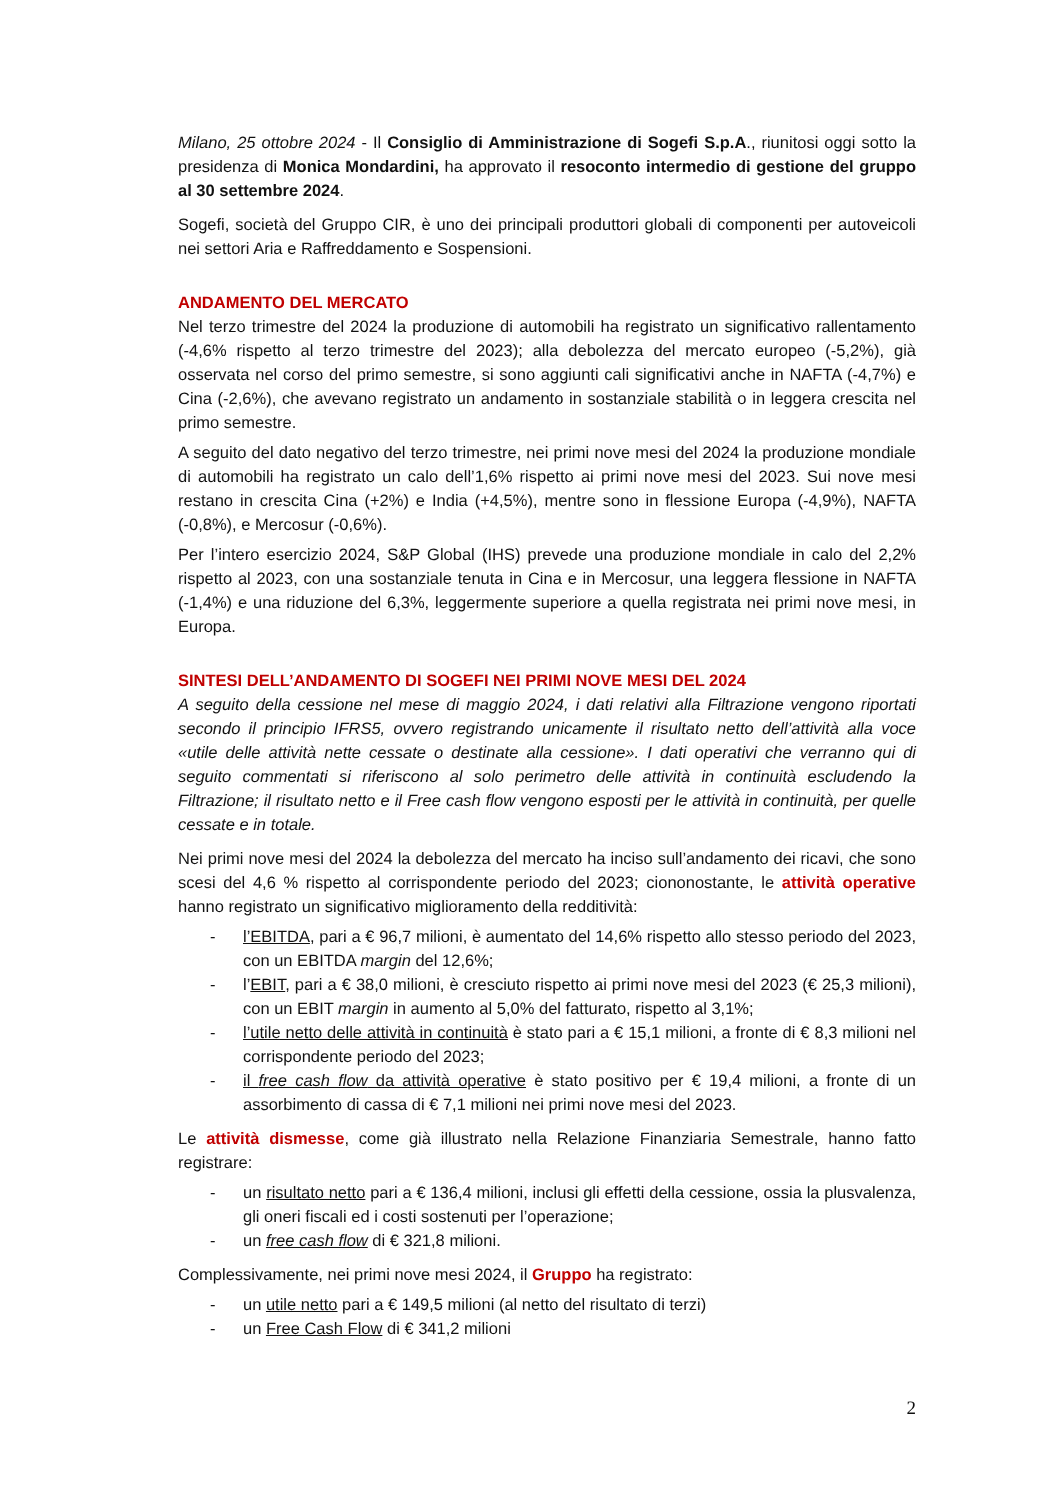Milano, 25 ottobre 2024 - Il Consiglio di Amministrazione di Sogefi S.p.A., riunitosi oggi sotto la presidenza di Monica Mondardini, ha approvato il resoconto intermedio di gestione del gruppo al 30 settembre 2024.
Sogefi, società del Gruppo CIR, è uno dei principali produttori globali di componenti per autoveicoli nei settori Aria e Raffreddamento e Sospensioni.
ANDAMENTO DEL MERCATO
Nel terzo trimestre del 2024 la produzione di automobili ha registrato un significativo rallentamento (-4,6% rispetto al terzo trimestre del 2023); alla debolezza del mercato europeo (-5,2%), già osservata nel corso del primo semestre, si sono aggiunti cali significativi anche in NAFTA (-4,7%) e Cina (-2,6%), che avevano registrato un andamento in sostanziale stabilità o in leggera crescita nel primo semestre.
A seguito del dato negativo del terzo trimestre, nei primi nove mesi del 2024 la produzione mondiale di automobili ha registrato un calo dell’1,6% rispetto ai primi nove mesi del 2023. Sui nove mesi restano in crescita Cina (+2%) e India (+4,5%), mentre sono in flessione Europa (-4,9%), NAFTA (-0,8%), e Mercosur (-0,6%).
Per l’intero esercizio 2024, S&P Global (IHS) prevede una produzione mondiale in calo del 2,2% rispetto al 2023, con una sostanziale tenuta in Cina e in Mercosur, una leggera flessione in NAFTA (-1,4%) e una riduzione del 6,3%, leggermente superiore a quella registrata nei primi nove mesi, in Europa.
SINTESI DELL’ANDAMENTO DI SOGEFI NEI PRIMI NOVE MESI DEL 2024
A seguito della cessione nel mese di maggio 2024, i dati relativi alla Filtrazione vengono riportati secondo il principio IFRS5, ovvero registrando unicamente il risultato netto dell’attività alla voce «utile delle attività nette cessate o destinate alla cessione». I dati operativi che verranno qui di seguito commentati si riferiscono al solo perimetro delle attività in continuità escludendo la Filtrazione; il risultato netto e il Free cash flow vengono esposti per le attività in continuità, per quelle cessate e in totale.
Nei primi nove mesi del 2024 la debolezza del mercato ha inciso sull’andamento dei ricavi, che sono scesi del 4,6 % rispetto al corrispondente periodo del 2023; ciononostante, le attività operative hanno registrato un significativo miglioramento della redditività:
- l’EBITDA, pari a € 96,7 milioni, è aumentato del 14,6% rispetto allo stesso periodo del 2023, con un EBITDA margin del 12,6%;
- l’EBIT, pari a € 38,0 milioni, è cresciuto rispetto ai primi nove mesi del 2023 (€ 25,3 milioni), con un EBIT margin in aumento al 5,0% del fatturato, rispetto al 3,1%;
- l’utile netto delle attività in continuità è stato pari a € 15,1 milioni, a fronte di € 8,3 milioni nel corrispondente periodo del 2023;
- il free cash flow da attività operative è stato positivo per € 19,4 milioni, a fronte di un assorbimento di cassa di € 7,1 milioni nei primi nove mesi del 2023.
Le attività dismesse, come già illustrato nella Relazione Finanziaria Semestrale, hanno fatto registrare:
- un risultato netto pari a € 136,4 milioni, inclusi gli effetti della cessione, ossia la plusvalenza, gli oneri fiscali ed i costi sostenuti per l’operazione;
- un free cash flow di € 321,8 milioni.
Complessivamente, nei primi nove mesi 2024, il Gruppo ha registrato:
- un utile netto pari a € 149,5 milioni (al netto del risultato di terzi)
- un Free Cash Flow di € 341,2 milioni
2